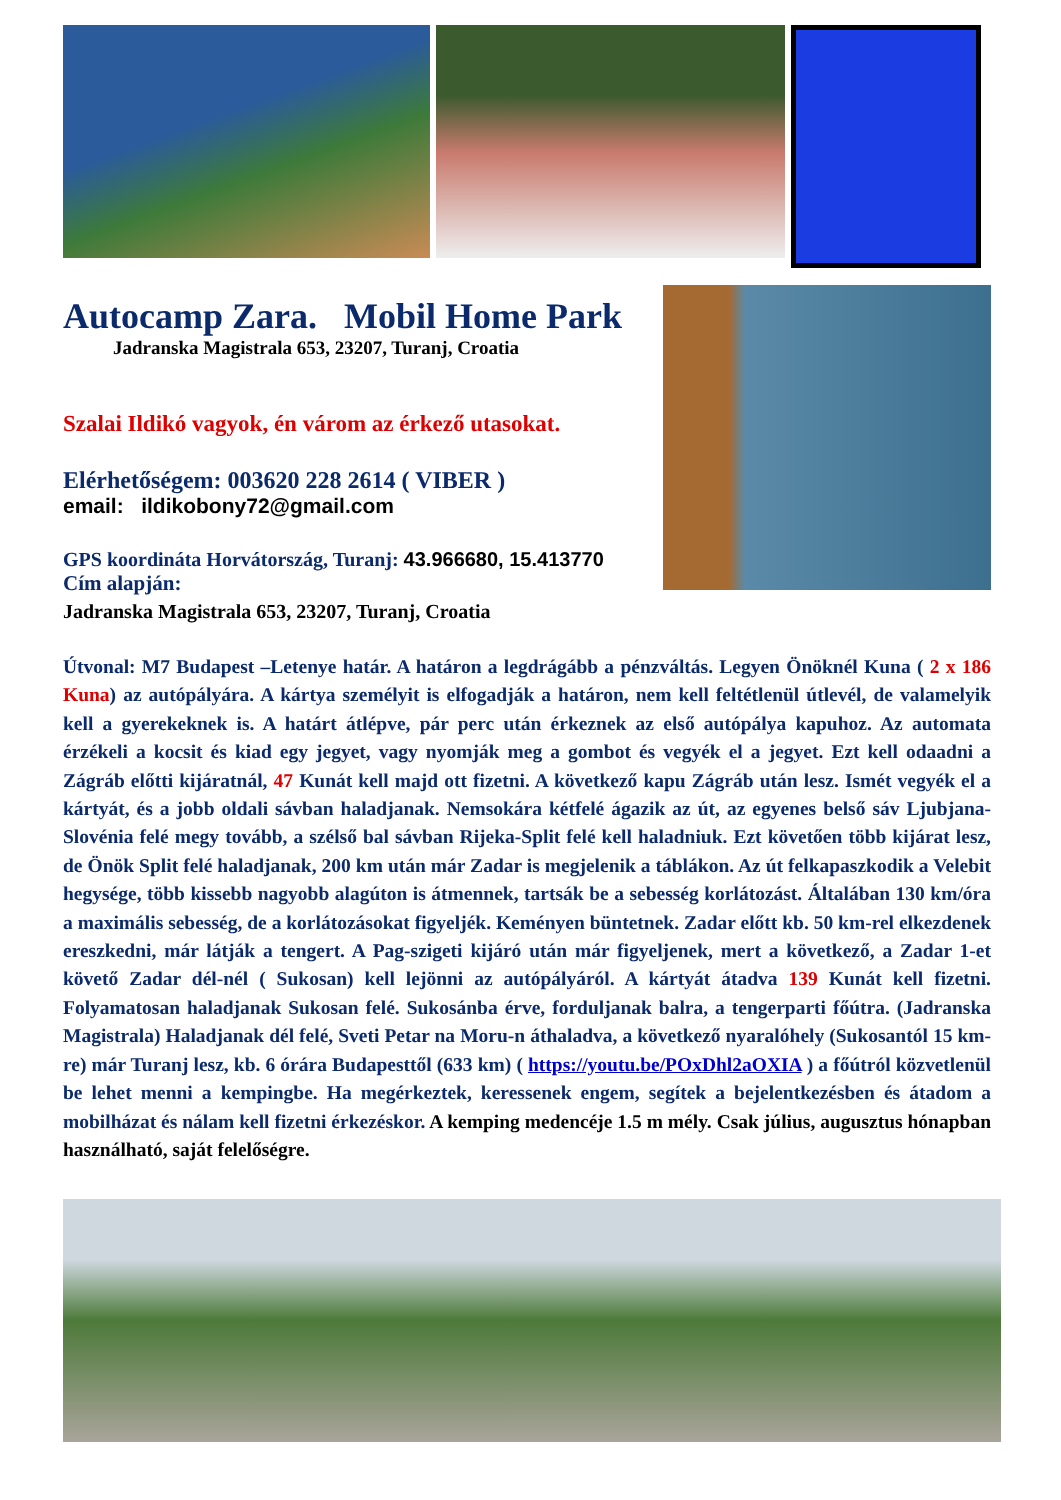Autocamp Zara. Mobil Home Park
Jadranska Magistrala 653, 23207, Turanj, Croatia
Szalai Ildikó vagyok, én várom az érkező utasokat.
Elérhetőségem: 003620 228 2614 ( VIBER )
email: ildikobony72@gmail.com
GPS koordináta Horvátország, Turanj: 43.966680, 15.413770
Cím alapján:
Jadranska Magistrala 653, 23207, Turanj, Croatia
Útvonal: M7 Budapest –Letenye határ. A határon a legdrágább a pénzváltás. Legyen Önöknél Kuna ( 2 x 186 Kuna) az autópályára. A kártya személyit is elfogadják a határon, nem kell feltétlenül útlevél, de valamelyik kell a gyerekeknek is. A határt átlépve, pár perc után érkeznek az első autópálya kapuhoz. Az automata érzékeli a kocsit és kiad egy jegyet, vagy nyomják meg a gombot és vegyék el a jegyet. Ezt kell odaadni a Zágráb előtti kijáratnál, 47 Kunát kell majd ott fizetni. A következő kapu Zágráb után lesz. Ismét vegyék el a kártyát, és a jobb oldali sávban haladjanak. Nemsokára kétfelé ágazik az út, az egyenes belső sáv Ljubjana-Slovénia felé megy tovább, a szélső bal sávban Rijeka-Split felé kell haladniuk. Ezt követően több kijárat lesz, de Önök Split felé haladjanak, 200 km után már Zadar is megjelenik a táblákon. Az út felkapaszkodik a Velebit hegysége, több kissebb nagyobb alagúton is átmennek, tartsák be a sebesség korlátozást. Általában 130 km/óra a maximális sebesség, de a korlátozásokat figyeljék. Keményen büntetnek. Zadar előtt kb. 50 km-rel elkezdenek ereszkedni, már látják a tengert. A Pag-szigeti kijáró után már figyeljenek, mert a következő, a Zadar 1-et követő Zadar dél-nél ( Sukosan) kell lejönni az autópályáról. A kártyát átadva 139 Kunát kell fizetni. Folyamatosan haladjanak Sukosan felé. Sukosánba érve, forduljanak balra, a tengerparti főútra. (Jadranska Magistrala) Haladjanak dél felé, Sveti Petar na Moru-n áthaladva, a következő nyaralóhely (Sukosantól 15 km-re) már Turanj lesz, kb. 6 órára Budapesttől (633 km) ( https://youtu.be/POxDhl2aOXIA ) a főútról közvetlenül be lehet menni a kempingbe. Ha megérkeztek, keressenek engem, segítek a bejelentkezésben és átadom a mobilházat és nálam kell fizetni érkezéskor. A kemping medencéje 1.5 m mély. Csak július, augusztus hónapban használható, saját felelőségre.